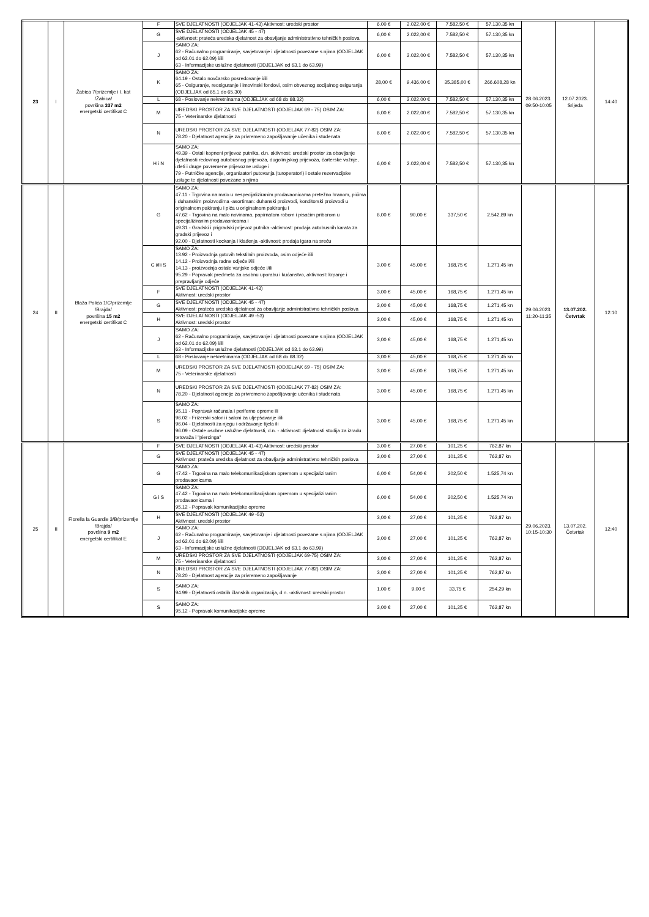| 23 | I | Žabica 7/prizemlje i I. kat /Žabica/ površina 337 m2 energetski certifikat C | F | SVE DJELATNOSTI (ODJELJAK 41-43) Aktivnost: uredski prostor | 6,00 € | 2.022,00 € | 7.582,50 € | 57.130,35 kn | 28.06.2023. 09:50-10:05 | 12.07.2023. Srijeda | 14:40 |
| | | | G | SVE DJELATNOSTI (ODJELJAK 45 - 47) -aktivnost: prateća uredska djelatnost za obavljanje administrativno tehničkih poslova | 6,00 € | 2.022,00 € | 7.582,50 € | 57.130,35 kn | | | |
| | | | J | SAMO ZA: 62 - Računalno programiranje, savjetovanje i djelatnosti povezane s njima (ODJELJAK od 62.01 do 62.09) i/ili 63 - Informacijske uslužne djelatnosti (ODJELJAK od 63.1 do 63.99) | 6,00 € | 2.022,00 € | 7.582,50 € | 57.130,35 kn | | | |
| | | | K | SAMO ZA: 64.19 - Ostalo novčarsko posredovanje i/ili 65 - Osiguranje, reosiguranje i imovinski fondovi, osim obveznog socijalnog osiguranja (ODJELJAK od 65.1 do 65.30) | 28,00 € | 9.436,00 € | 35.385,00 € | 266.608,28 kn | | | |
| | | | L | 68 - Poslovanje nekretninama (ODJELJAK od 68 do 68.32) | 6,00 € | 2.022,00 € | 7.582,50 € | 57.130,35 kn | | | |
| | | | M | UREDSKI PROSTOR ZA SVE DJELATNOSTI (ODJELJAK 69 - 75) OSIM ZA: 75 - Veterinarske djelatnosti | 6,00 € | 2.022,00 € | 7.582,50 € | 57.130,35 kn | | | |
| | | | N | UREDSKI PROSTOR ZA SVE DJELATNOSTI (ODJELJAK 77-82) OSIM ZA: 78.20 - Djelatnost agencije za privremeno zapošljavanje učenika i studenata | 6,00 € | 2.022,00 € | 7.582,50 € | 57.130,35 kn | | | |
| | | | H i N | SAMO ZA: 49.39 - Ostali kopneni prijevoz putnika, d.n. aktivnost: uredski prostor za obavljanje djelatnosti redovnog autobusnog prijevoza, dugolinijskog prijevoza, čarterske vožnje, izleti i druge povremene prijevozne usluge i 79 - Putničke agencije, organizatori putovanja (turoperatori) i ostale rezervacijske usluge te djelatnosti povezane s njima | 6,00 € | 2.022,00 € | 7.582,50 € | 57.130,35 kn | | | |
| 24 | II | Blaža Polića 1/C/prizemlje /Brajda/ površina 15 m2 energetski certifikat C | G | SAMO ZA: 47.11 - Trgovina na malo u nespecijaliziranim prodavaonicama pretežno hranom, pićima i duhanskim proizvodima -asortiman: duhanski proizvodi, konditorski proizvodi u originalnom pakiranju i pića u originalnom pakiranju i 47.62 - Trgovina na malo novinama, papirnatom robom i pisaćim priborom u specijaliziranim prodavaonicama i 49.31 - Gradski i prigradski prijevoz putnika -aktivnost: prodaja autobusnih karata za gradski prijevoz i 92.00 - Djelatnosti kockanja i klađenja -aktivnost: prodaja igara na sreću | 6,00 € | 90,00 € | 337,50 € | 2.542,89 kn | 29.06.2023. 11:20-11:35 | 13.07.202. Četvrtak | 12:10 |
| | | | C i/ili S | SAMO ZA: 13.92 - Proizvodnja gotovih tekstilnih proizvoda, osim odjeće i/ili 14.12 - Proizvodnja radne odjeće i/ili 14.13 - proizvodnja ostale vanjske odjeće i/ili 95.29 - Popravak predmeta za osobnu uporabu i kućanstvo, aktivnost: krpanje i prepravljanje odjeće | 3,00 € | 45,00 € | 168,75 € | 1.271,45 kn | | | |
| | | | F | SVE DJELATNOSTI (ODJELJAK 41-43) Aktivnost: uredski prostor | 3,00 € | 45,00 € | 168,75 € | 1.271,45 kn | | | |
| | | | G | SVE DJELATNOSTI (ODJELJAK 45 - 47) Aktivnost: prateća uredska djelatnost za obavljanje administrativno tehničkih poslova | 3,00 € | 45,00 € | 168,75 € | 1.271,45 kn | | | |
| | | | H | SVE DJELATNOSTI (ODJELJAK 49 -53) Aktivnost: uredski prostor | 3,00 € | 45,00 € | 168,75 € | 1.271,45 kn | | | |
| | | | J | SAMO ZA: 62 - Računalno programiranje, savjetovanje i djelatnosti povezane s njima (ODJELJAK od 62.01 do 62.09) i/ili 63 - Informacijske uslužne djelatnosti (ODJELJAK od 63.1 do 63.99) | 3,00 € | 45,00 € | 168,75 € | 1.271,45 kn | | | |
| | | | L | 68 - Poslovanje nekretninama (ODJELJAK od 68 do 68.32) | 3,00 € | 45,00 € | 168,75 € | 1.271,45 kn | | | |
| | | | M | UREDSKI PROSTOR ZA SVE DJELATNOSTI (ODJELJAK 69 - 75) OSIM ZA: 75 - Veterinarske djelatnosti | 3,00 € | 45,00 € | 168,75 € | 1.271,45 kn | | | |
| | | | N | UREDSKI PROSTOR ZA SVE DJELATNOSTI (ODJELJAK 77-82) OSIM ZA: 78.20 - Djelatnost agencije za privremeno zapošljavanje učenika i studenata | 3,00 € | 45,00 € | 168,75 € | 1.271,45 kn | | | |
| | | | S | SAMO ZA: 95.11 - Popravak računala i periferne opreme ili 96.02 - Frizerski saloni i saloni za uljepšavanje i/ili 96.04 - Djelatnosti za njegu i održavanje tijela ili 96.09 - Ostale osobne uslužne djelatnosti, d.n. - aktivnost: djelatnosti studija za izradu tetovaža i "piercinga" | 3,00 € | 45,00 € | 168,75 € | 1.271,45 kn | | | |
| 25 | II | Fiorella la Guardie 3/B/prizemlje /Brajda/ površina 9 m2 energetski certifikat E | F | SVE DJELATNOSTI (ODJELJAK 41-43) Aktivnost: uredski prostor | 3,00 € | 27,00 € | 101,25 € | 762,87 kn | 29.06.2023. 10:15-10:30 | 13.07.202. Četvrtak | 12:40 |
| | | | G | SVE DJELATNOSTI (ODJELJAK 45 - 47) Aktivnost: prateća uredska djelatnost za obavljanje administrativno tehničkih poslova | 3,00 € | 27,00 € | 101,25 € | 762,87 kn | | | |
| | | | G | SAMO ZA: 47.42 - Trgovina na malo telekomunikacijskom opremom u specijaliziranim prodavaonicama | 6,00 € | 54,00 € | 202,50 € | 1.525,74 kn | | | |
| | | | G i S | SAMO ZA: 47.42 - Trgovina na malo telekomunikacijskom opremom u specijaliziranim prodavaonicama i 95.12 - Popravak komunikacijske opreme | 6,00 € | 54,00 € | 202,50 € | 1.525,74 kn | | | |
| | | | H | SVE DJELATNOSTI (ODJELJAK 49 -53) Aktivnost: uredski prostor | 3,00 € | 27,00 € | 101,25 € | 762,87 kn | | | |
| | | | J | SAMO ZA: 62 - Računalno programiranje, savjetovanje i djelatnosti povezane s njima (ODJELJAK od 62.01 do 62.09) i/ili 63 - Informacijske uslužne djelatnosti (ODJELJAK od 63.1 do 63.99) | 3,00 € | 27,00 € | 101,25 € | 762,87 kn | | | |
| | | | M | UREDSKI PROSTOR ZA SVE DJELATNOSTI (ODJELJAK 69-75) OSIM ZA: 75 - Veterinarske djelatnosti | 3,00 € | 27,00 € | 101,25 € | 762,87 kn | | | |
| | | | N | UREDSKI PROSTOR ZA SVE DJELATNOSTI (ODJELJAK 77-82) OSIM ZA: 78.20 - Djelatnost agencije za privremeno zapošljavanje | 3,00 € | 27,00 € | 101,25 € | 762,87 kn | | | |
| | | | S | SAMO ZA: 94.99 - Djelatnosti ostalih članskih organizacija, d.n. -aktivnost: uredski prostor | 1,00 € | 9,00 € | 33,75 € | 254,29 kn | | | |
| | | | S | SAMO ZA: 95.12 - Popravak komunikacijske opreme | 3,00 € | 27,00 € | 101,25 € | 762,87 kn | | | |